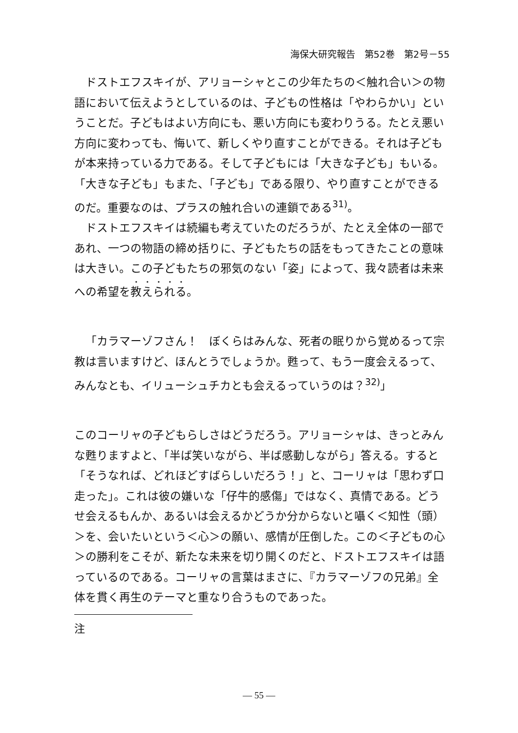海保大研究報告　第52巻　第2号－55
ドストエフスキイが、アリョーシャとこの少年たちの＜触れ合い＞の物語において伝えようとしているのは、子どもの性格は「やわらかい」ということだ。子どもはよい方向にも、悪い方向にも変わりうる。たとえ悪い方向に変わっても、悔いて、新しくやり直すことができる。それは子どもが本来持っている力である。そして子どもには「大きな子ども」もいる。「大きな子ども」もまた、「子ども」である限り、やり直すことができるのだ。重要なのは、プラスの触れ合いの連鎖である<sup>31)</sup>。
ドストエフスキイは続編も考えていたのだろうが、たとえ全体の一部であれ、一つの物語の締め括りに、子どもたちの話をもってきたことの意味は大きい。この子どもたちの邪気のない「姿」によって、我々読者は未来への希望を教えられる。
「カラマーゾフさん！　ぼくらはみんな、死者の眠りから覚めるって宗教は言いますけど、ほんとうでしょうか。甦って、もう一度会えるって、みんなとも、イリューシュチカとも会えるっていうのは？<sup>32)</sup>」
このコーリャの子どもらしさはどうだろう。アリョーシャは、きっとみんな甦りますよと、「半ば笑いながら、半ば感動しながら」答える。すると「そうなれば、どれほどすばらしいだろう！」と、コーリャは「思わず口走った」。これは彼の嫌いな「仔牛的感傷」ではなく、真情である。どうせ会えるもんか、あるいは会えるかどうか分からないと囁く＜知性（頭）＞を、会いたいという＜心＞の願い、感情が圧倒した。この＜子どもの心＞の勝利をこそが、新たな未来を切り開くのだと、ドストエフスキイは語っているのである。コーリャの言葉はまさに、『カラマーゾフの兄弟』全体を貫く再生のテーマと重なり合うものであった。
注
— 55 —